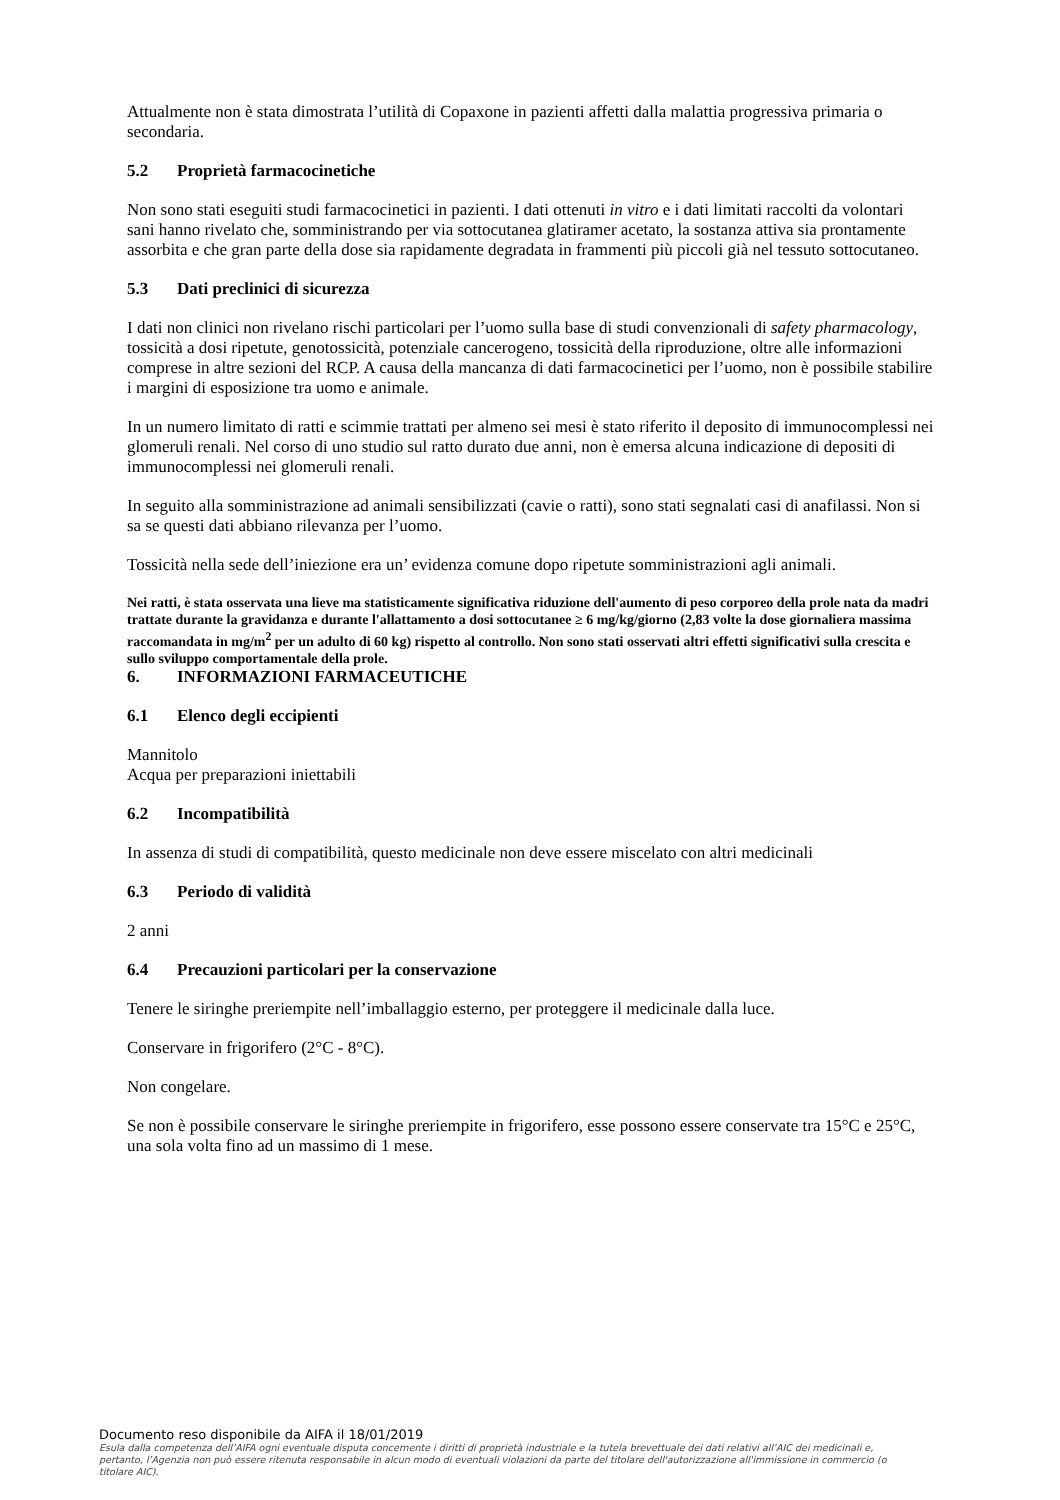Attualmente non è stata dimostrata l’utilità di Copaxone in pazienti affetti dalla malattia progressiva primaria o secondaria.
5.2 Proprietà farmacocinetiche
Non sono stati eseguiti studi farmacocinetici in pazienti. I dati ottenuti in vitro e i dati limitati raccolti da volontari sani hanno rivelato che, somministrando per via sottocutanea glatiramer acetato, la sostanza attiva sia prontamente assorbita e che gran parte della dose sia rapidamente degradata in frammenti più piccoli già nel tessuto sottocutaneo.
5.3 Dati preclinici di sicurezza
I dati non clinici non rivelano rischi particolari per l’uomo sulla base di studi convenzionali di safety pharmacology, tossicità a dosi ripetute, genotossicità, potenziale cancerogeno, tossicità della riproduzione, oltre alle informazioni comprese in altre sezioni del RCP. A causa della mancanza di dati farmacocinetici per l’uomo, non è possibile stabilire i margini di esposizione tra uomo e animale.
In un numero limitato di ratti e scimmie trattati per almeno sei mesi è stato riferito il deposito di immunocomplessi nei glomeruli renali. Nel corso di uno studio sul ratto durato due anni, non è emersa alcuna indicazione di depositi di immunocomplessi nei glomeruli renali.
In seguito alla somministrazione ad animali sensibilizzati (cavie o ratti), sono stati segnalati casi di anafilassi. Non si sa se questi dati abbiano rilevanza per l’uomo.
Tossicità nella sede dell’iniezione era un’ evidenza comune dopo ripetute somministrazioni agli animali.
Nei ratti, è stata osservata una lieve ma statisticamente significativa riduzione dell'aumento di peso corporeo della prole nata da madri trattate durante la gravidanza e durante l'allattamento a dosi sottocutanee ≥ 6 mg/kg/giorno (2,83 volte la dose giornaliera massima raccomandata in mg/m<sup>2</sup> per un adulto di 60 kg) rispetto al controllo. Non sono stati osservati altri effetti significativi sulla crescita e sullo sviluppo comportamentale della prole.
6. INFORMAZIONI FARMACEUTICHE
6.1 Elenco degli eccipienti
Mannitolo
Acqua per preparazioni iniettabili
6.2 Incompatibilità
In assenza di studi di compatibilità, questo medicinale non deve essere miscelato con altri medicinali
6.3 Periodo di validità
2 anni
6.4 Precauzioni particolari per la conservazione
Tenere le siringhe preriempite nell’imballaggio esterno, per proteggere il medicinale dalla luce.
Conservare in frigorifero (2°C - 8°C).
Non congelare.
Se non è possibile conservare le siringhe preriempite in frigorifero, esse possono essere conservate tra 15°C e 25°C, una sola volta fino ad un massimo di 1 mese.
Documento reso disponibile da AIFA il 18/01/2019
Esula dalla competenza dell’AIFA ogni eventuale disputa concernente i diritti di proprietà industriale e la tutela brevettuale dei dati relativi all’AIC dei medicinali e, pertanto, l’Agenzia non può essere ritenuta responsabile in alcun modo di eventuali violazioni da parte del titolare dell'autorizzazione all'immissione in commercio (o titolare AIC).